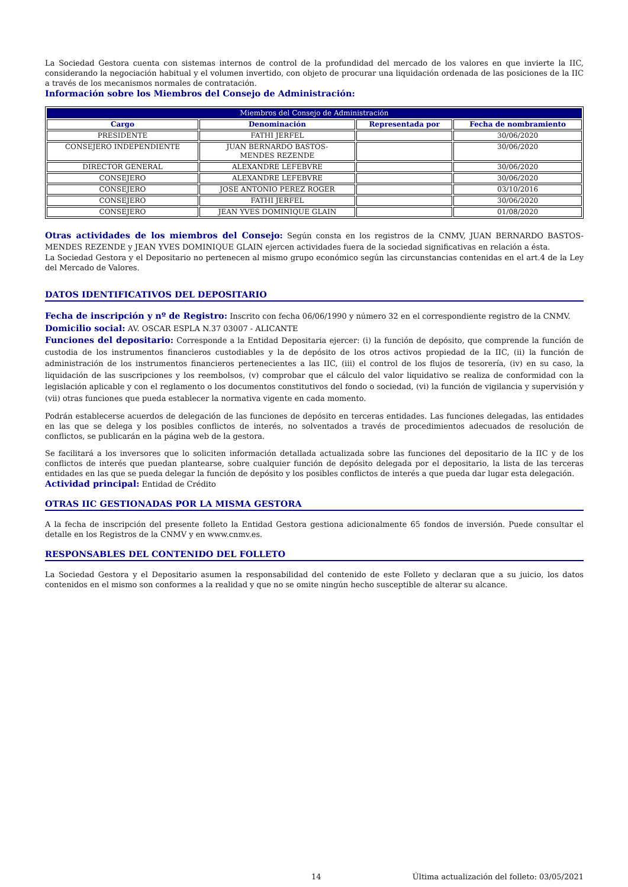La Sociedad Gestora cuenta con sistemas internos de control de la profundidad del mercado de los valores en que invierte la IIC, considerando la negociación habitual y el volumen invertido, con objeto de procurar una liquidación ordenada de las posiciones de la IIC a través de los mecanismos normales de contratación.
Información sobre los Miembros del Consejo de Administración:
| Miembros del Consejo de Administración | | | |
| --- | --- | --- | --- |
| Cargo | Denominación | Representada por | Fecha de nombramiento |
| PRESIDENTE | FATHI JERFEL | | 30/06/2020 |
| CONSEJERO INDEPENDIENTE | JUAN BERNARDO BASTOS- MENDES REZENDE | | 30/06/2020 |
| DIRECTOR GENERAL | ALEXANDRE LEFEBVRE | | 30/06/2020 |
| CONSEJERO | ALEXANDRE LEFEBVRE | | 30/06/2020 |
| CONSEJERO | JOSE ANTONIO PEREZ ROGER | | 03/10/2016 |
| CONSEJERO | FATHI JERFEL | | 30/06/2020 |
| CONSEJERO | JEAN YVES DOMINIQUE GLAIN | | 01/08/2020 |
Otras actividades de los miembros del Consejo: Según consta en los registros de la CNMV, JUAN BERNARDO BASTOS-MENDES REZENDE y JEAN YVES DOMINIQUE GLAIN ejercen actividades fuera de la sociedad significativas en relación a ésta.
La Sociedad Gestora y el Depositario no pertenecen al mismo grupo económico según las circunstancias contenidas en el art.4 de la Ley del Mercado de Valores.
DATOS IDENTIFICATIVOS DEL DEPOSITARIO
Fecha de inscripción y nº de Registro: Inscrito con fecha 06/06/1990 y número 32 en el correspondiente registro de la CNMV.
Domicilio social: AV. OSCAR ESPLA N.37 03007 - ALICANTE
Funciones del depositario: Corresponde a la Entidad Depositaria ejercer: (i) la función de depósito, que comprende la función de custodia de los instrumentos financieros custodiables y la de depósito de los otros activos propiedad de la IIC, (ii) la función de administración de los instrumentos financieros pertenecientes a las IIC, (iii) el control de los flujos de tesorería, (iv) en su caso, la liquidación de las suscripciones y los reembolsos, (v) comprobar que el cálculo del valor liquidativo se realiza de conformidad con la legislación aplicable y con el reglamento o los documentos constitutivos del fondo o sociedad, (vi) la función de vigilancia y supervisión y (vii) otras funciones que pueda establecer la normativa vigente en cada momento.
Podrán establecerse acuerdos de delegación de las funciones de depósito en terceras entidades. Las funciones delegadas, las entidades en las que se delega y los posibles conflictos de interés, no solventados a través de procedimientos adecuados de resolución de conflictos, se publicarán en la página web de la gestora.
Se facilitará a los inversores que lo soliciten información detallada actualizada sobre las funciones del depositario de la IIC y de los conflictos de interés que puedan plantearse, sobre cualquier función de depósito delegada por el depositario, la lista de las terceras entidades en las que se pueda delegar la función de depósito y los posibles conflictos de interés a que pueda dar lugar esta delegación.
Actividad principal: Entidad de Crédito
OTRAS IIC GESTIONADAS POR LA MISMA GESTORA
A la fecha de inscripción del presente folleto la Entidad Gestora gestiona adicionalmente 65 fondos de inversión. Puede consultar el detalle en los Registros de la CNMV y en www.cnmv.es.
RESPONSABLES DEL CONTENIDO DEL FOLLETO
La Sociedad Gestora y el Depositario asumen la responsabilidad del contenido de este Folleto y declaran que a su juicio, los datos contenidos en el mismo son conformes a la realidad y que no se omite ningún hecho susceptible de alterar su alcance.
14 Última actualización del folleto: 03/05/2021